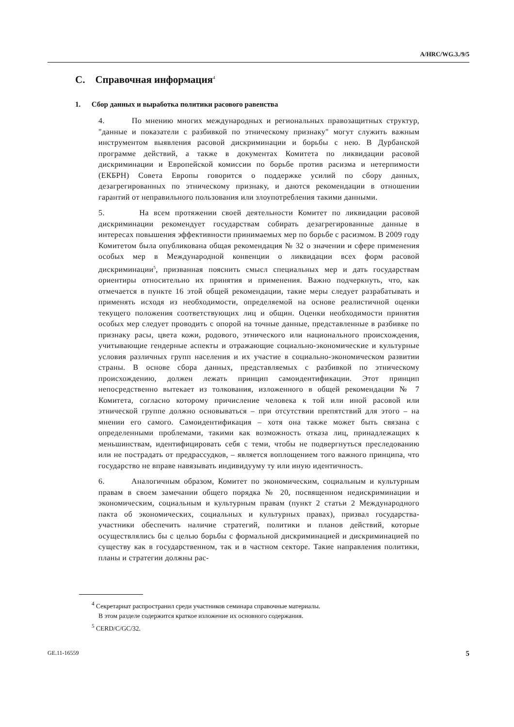A/HRC/WG.3./9/5
C. Справочная информация<sup>4</sup>
1. Сбор данных и выработка политики расового равенства
4. По мнению многих международных и региональных правозащитных структур, "данные и показатели с разбивкой по этническому признаку" могут служить важным инструментом выявления расовой дискриминации и борьбы с нею. В Дурбанской программе действий, а также в документах Комитета по ликвидации расовой дискриминации и Европейской комиссии по борьбе против расизма и нетерпимости (ЕКБРН) Совета Европы говорится о поддержке усилий по сбору данных, дезагрегированных по этническому признаку, и даются рекомендации в отношении гарантий от неправильного пользования или злоупотребления такими данными.
5. На всем протяжении своей деятельности Комитет по ликвидации расовой дискриминации рекомендует государствам собирать дезагрегированные данные в интересах повышения эффективности принимаемых мер по борьбе с расизмом. В 2009 году Комитетом была опубликована общая рекомендация № 32 о значении и сфере применения особых мер в Международной конвенции о ликвидации всех форм расовой дискриминации<sup>5</sup>, призванная пояснить смысл специальных мер и дать государствам ориентиры относительно их принятия и применения. Важно подчеркнуть, что, как отмечается в пункте 16 этой общей рекомендации, такие меры следует разрабатывать и применять исходя из необходимости, определяемой на основе реалистичной оценки текущего положения соответствующих лиц и общин. Оценки необходимости принятия особых мер следует проводить с опорой на точные данные, представленные в разбивке по признаку расы, цвета кожи, родового, этнического или национального происхождения, учитывающие гендерные аспекты и отражающие социально-экономические и культурные условия различных групп населения и их участие в социально-экономическом развитии страны. В основе сбора данных, представляемых с разбивкой по этническому происхождению, должен лежать принцип самоидентификации. Этот принцип непосредственно вытекает из толкования, изложенного в общей рекомендации № 7 Комитета, согласно которому причисление человека к той или иной расовой или этнической группе должно основываться – при отсутствии препятствий для этого – на мнении его самого. Самоидентификация – хотя она также может быть связана с определенными проблемами, такими как возможность отказа лиц, принадлежащих к меньшинствам, идентифицировать себя с теми, чтобы не подвергнуться преследованию или не пострадать от предрассудков, – является воплощением того важного принципа, что государство не вправе навязывать индивидууму ту или иную идентичность.
6. Аналогичным образом, Комитет по экономическим, социальным и культурным правам в своем замечании общего порядка № 20, посвященном недискриминации и экономическим, социальным и культурным правам (пункт 2 статьи 2 Международного пакта об экономических, социальных и культурных правах), призвал государства-участники обеспечить наличие стратегий, политики и планов действий, которые осуществлялись бы с целью борьбы с формальной дискриминацией и дискриминацией по существу как в государственном, так и в частном секторе. Такие направления политики, планы и стратегии должны рас-
<sup>4</sup> Секретариат распространил среди участников семинара справочные материалы.
В этом разделе содержится краткое изложение их основного содержания.
<sup>5</sup> CERD/C/GC/32.
GE.11-16559 5